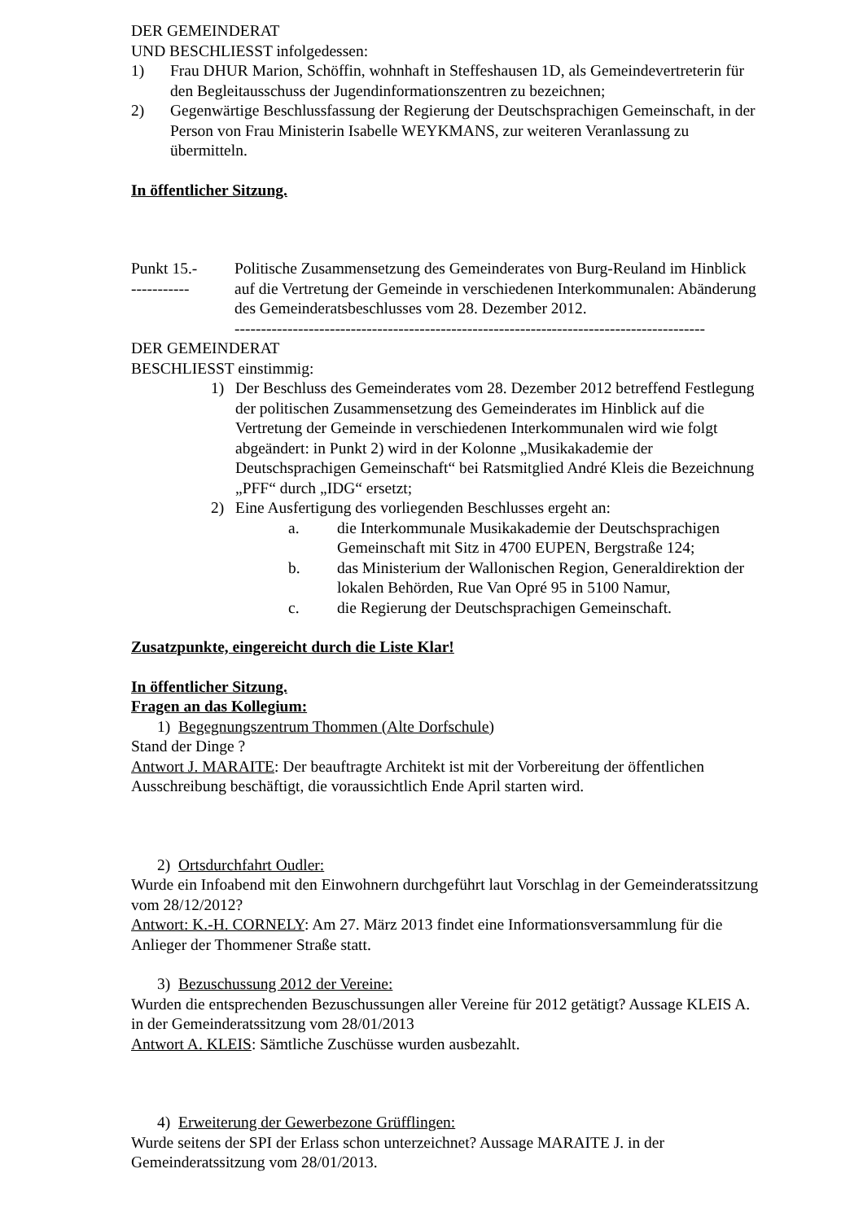DER GEMEINDERAT
UND BESCHLIESST infolgedessen:
1) Frau DHUR Marion, Schöffin, wohnhaft in Steffeshausen 1D, als Gemeindevertreterin für den Begleitausschuss der Jugendinformationszentren zu bezeichnen;
2) Gegenwärtige Beschlussfassung der Regierung der Deutschsprachigen Gemeinschaft, in der Person von Frau Ministerin Isabelle WEYKMANS, zur weiteren Veranlassung zu übermitteln.
In öffentlicher Sitzung.
Punkt 15.-
----------- Politische Zusammensetzung des Gemeinderates von Burg-Reuland im Hinblick auf die Vertretung der Gemeinde in verschiedenen Interkommunalen: Abänderung des Gemeinderatsbeschlusses vom 28. Dezember 2012.
-----------------------------------------------------------------------------------------
DER GEMEINDERAT
BESCHLIESST einstimmig:
1) Der Beschluss des Gemeinderates vom 28. Dezember 2012 betreffend Festlegung der politischen Zusammensetzung des Gemeinderates im Hinblick auf die Vertretung der Gemeinde in verschiedenen Interkommunalen wird wie folgt abgeändert: in Punkt 2) wird in der Kolonne „Musikakademie der Deutschsprachigen Gemeinschaft“ bei Ratsmitglied André Kleis die Bezeichnung „PFF“ durch „IDG“ ersetzt;
2) Eine Ausfertigung des vorliegenden Beschlusses ergeht an:
a. die Interkommunale Musikakademie der Deutschsprachigen Gemeinschaft mit Sitz in 4700 EUPEN, Bergstraße 124;
b. das Ministerium der Wallonischen Region, Generaldirektion der lokalen Behörden, Rue Van Opré 95 in 5100 Namur,
c. die Regierung der Deutschsprachigen Gemeinschaft.
Zusatzpunkte, eingereicht durch die Liste Klar!
In öffentlicher Sitzung.
Fragen an das Kollegium:
1) Begegnungszentrum Thommen (Alte Dorfschule)
Stand der Dinge ?
Antwort J. MARAITE: Der beauftragte Architekt ist mit der Vorbereitung der öffentlichen Ausschreibung beschäftigt, die voraussichtlich Ende April starten wird.
2) Ortsdurchfahrt Oudler:
Wurde ein Infoabend mit den Einwohnern durchgeführt laut Vorschlag in der Gemeinderatssitzung vom 28/12/2012?
Antwort: K.-H. CORNELY: Am 27. März 2013 findet eine Informationsversammlung für die Anlieger der Thommener Straße statt.
3) Bezuschussung 2012 der Vereine:
Wurden die entsprechenden Bezuschussungen aller Vereine für 2012 getätigt? Aussage KLEIS A. in der Gemeinderatssitzung vom 28/01/2013
Antwort A. KLEIS: Sämtliche Zuschüsse wurden ausbezahlt.
4) Erweiterung der Gewerbezone Grüfflingen:
Wurde seitens der SPI der Erlass schon unterzeichnet? Aussage MARAITE J. in der Gemeinderatssitzung vom 28/01/2013.